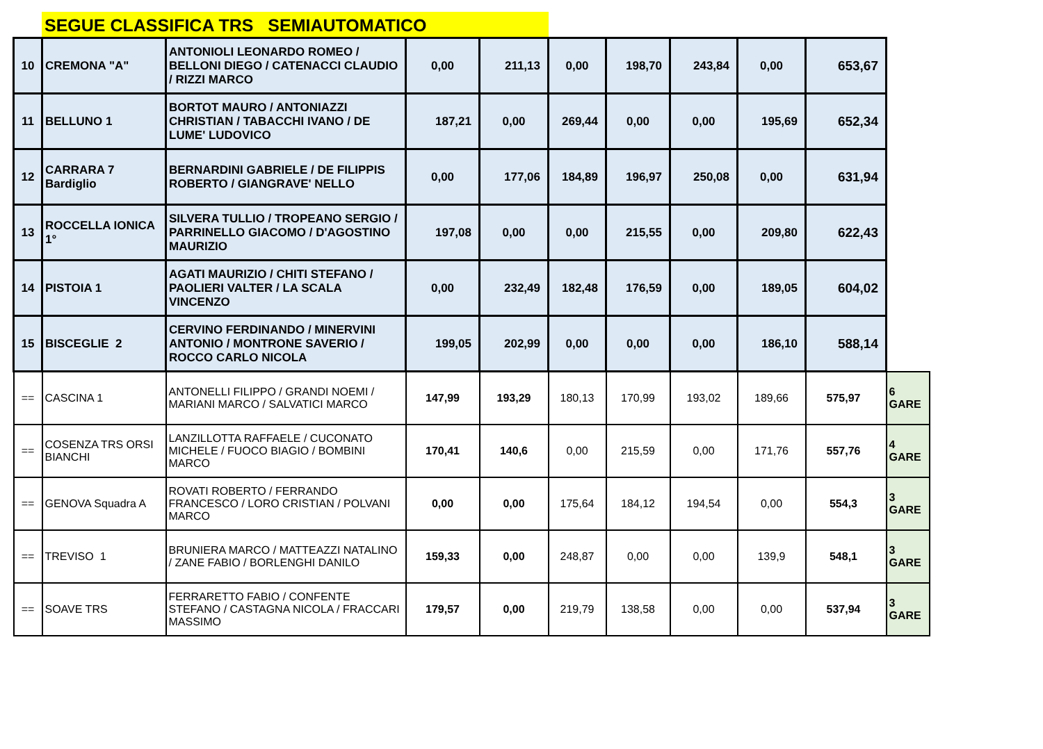SEGUE CLASSIFICA TRS SEMIAUTOMATICO
| 10 | CREMONA "A" | ANTONIOLI LEONARDO ROMEO / BELLONI DIEGO / CATENACCI CLAUDIO / RIZZI MARCO | 0,00 | 211,13 | 0,00 | 198,70 | 243,84 | 0,00 | 653,67 | |
| 11 | BELLUNO 1 | BORTOT MAURO / ANTONIAZZI CHRISTIAN / TABACCHI IVANO / DE LUME' LUDOVICO | 187,21 | 0,00 | 269,44 | 0,00 | 0,00 | 195,69 | 652,34 | |
| 12 | CARRARA 7 Bardiglio | BERNARDINI GABRIELE / DE FILIPPIS ROBERTO / GIANGRAVE' NELLO | 0,00 | 177,06 | 184,89 | 196,97 | 250,08 | 0,00 | 631,94 | |
| 13 | ROCCELLA IONICA 1° | SILVERA TULLIO / TROPEANO SERGIO / PARRINELLO GIACOMO / D'AGOSTINO MAURIZIO | 197,08 | 0,00 | 0,00 | 215,55 | 0,00 | 209,80 | 622,43 | |
| 14 | PISTOIA 1 | AGATI MAURIZIO / CHITI STEFANO / PAOLIERI VALTER / LA SCALA VINCENZO | 0,00 | 232,49 | 182,48 | 176,59 | 0,00 | 189,05 | 604,02 | |
| 15 | BISCEGLIE 2 | CERVINO FERDINANDO / MINERVINI ANTONIO / MONTRONE SAVERIO / ROCCO CARLO NICOLA | 199,05 | 202,99 | 0,00 | 0,00 | 0,00 | 186,10 | 588,14 | |
| == | CASCINA 1 | ANTONELLI FILIPPO / GRANDI NOEMI / MARIANI MARCO / SALVATICI MARCO | 147,99 | 193,29 | 180,13 | 170,99 | 193,02 | 189,66 | 575,97 | 6 GARE |
| == | COSENZA TRS ORSI BIANCHI | LANZILLOTTA RAFFAELE / CUCONATO MICHELE / FUOCO BIAGIO / BOMBINI MARCO | 170,41 | 140,6 | 0,00 | 215,59 | 0,00 | 171,76 | 557,76 | 4 GARE |
| == | GENOVA Squadra A | ROVATI ROBERTO / FERRANDO FRANCESCO / LORO CRISTIAN / POLVANI MARCO | 0,00 | 0,00 | 175,64 | 184,12 | 194,54 | 0,00 | 554,3 | 3 GARE |
| == | TREVISO 1 | BRUNIERA MARCO / MATTEAZZI NATALINO / ZANE FABIO / BORLENGHI DANILO | 159,33 | 0,00 | 248,87 | 0,00 | 0,00 | 139,9 | 548,1 | 3 GARE |
| == | SOAVE TRS | FERRARETTO FABIO / CONFENTE STEFANO / CASTAGNA NICOLA / FRACCARI MASSIMO | 179,57 | 0,00 | 219,79 | 138,58 | 0,00 | 0,00 | 537,94 | 3 GARE |